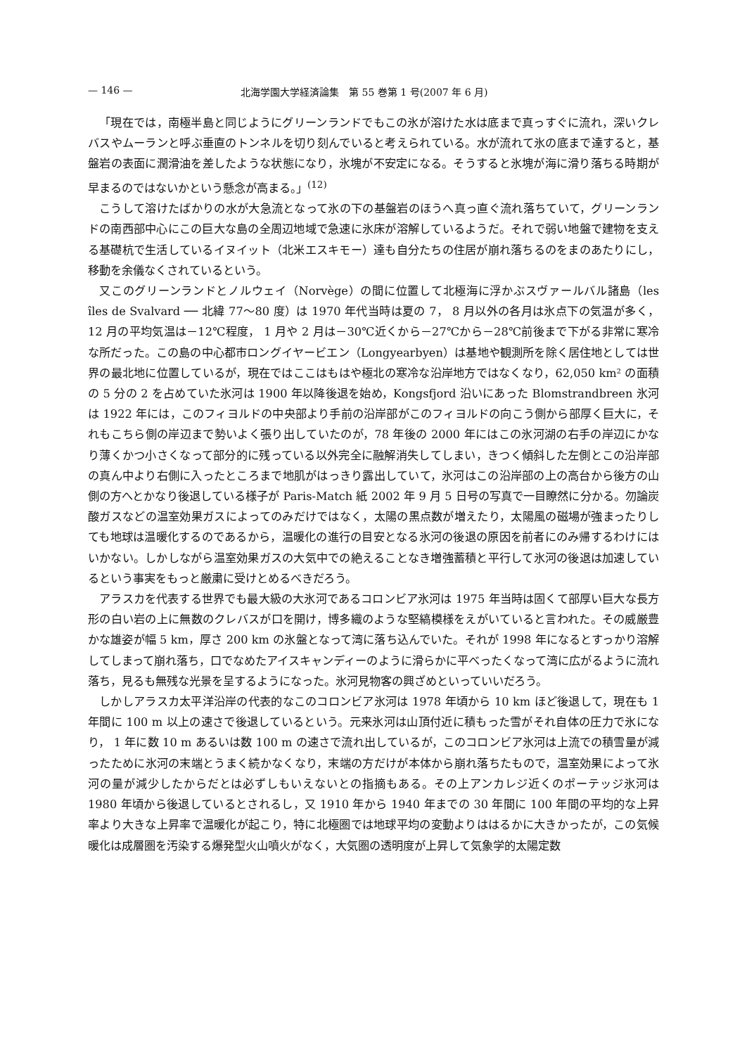— 146 — 北海学園大学経済論集　第 55 巻第 1 号(2007 年 6 月)
「現在では，南極半島と同じようにグリーンランドでもこの氷が溶けた水は底まで真っすぐに流れ，深いクレバスやムーランと呼ぶ垂直のトンネルを切り刻んでいると考えられている。水が流れて氷の底まで達すると，基盤岩の表面に潤滑油を差したような状態になり，氷塊が不安定になる。そうすると氷塊が海に滑り落ちる時期が早まるのではないかという懸念が高まる。」<sup>(12)</sup>
こうして溶けたばかりの水が大急流となって氷の下の基盤岩のほうへ真っ直ぐ流れ落ちていて，グリーンランドの南西部中心にこの巨大な島の全周辺地域で急速に氷床が溶解しているようだ。それで弱い地盤で建物を支える基礎杭で生活しているイヌイット（北米エスキモー）達も自分たちの住居が崩れ落ちるのをまのあたりにし，移動を余儀なくされているという。
又このグリーンランドとノルウェイ（Norvège）の間に位置して北極海に浮かぶスヴァールバル諸島（les îles de Svalvard ── 北緯 77～80 度）は 1970 年代当時は夏の 7， 8 月以外の各月は氷点下の気温が多く，12 月の平均気温は－12℃程度， 1 月や 2 月は－30℃近くから－27℃から－28℃前後まで下がる非常に寒冷な所だった。この島の中心都市ロングイヤービエン（Longyearbyen）は基地や観測所を除く居住地としては世界の最北地に位置しているが，現在ではここはもはや極北の寒冷な沿岸地方ではなくなり，62,050 km² の面積の 5 分の 2 を占めていた氷河は 1900 年以降後退を始め，Kongsfjord 沿いにあった Blomstrandbreen 氷河は 1922 年には，このフィヨルドの中央部より手前の沿岸部がこのフィヨルドの向こう側から部厚く巨大に，それもこちら側の岸辺まで勢いよく張り出していたのが，78 年後の 2000 年にはこの氷河湖の右手の岸辺にかなり薄くかつ小さくなって部分的に残っている以外完全に融解消失してしまい，きつく傾斜した左側とこの沿岸部の真ん中より右側に入ったところまで地肌がはっきり露出していて，氷河はこの沿岸部の上の高台から後方の山側の方へとかなり後退している様子が Paris-Match 紙 2002 年 9 月 5 日号の写真で一目瞭然に分かる。勿論炭酸ガスなどの温室効果ガスによってのみだけではなく，太陽の黒点数が増えたり，太陽風の磁場が強まったりしても地球は温暖化するのであるから，温暖化の進行の目安となる氷河の後退の原因を前者にのみ帰するわけにはいかない。しかしながら温室効果ガスの大気中での絶えることなき増強蓄積と平行して氷河の後退は加速しているという事実をもっと厳粛に受けとめるべきだろう。
アラスカを代表する世界でも最大級の大氷河であるコロンビア氷河は 1975 年当時は固くて部厚い巨大な長方形の白い岩の上に無数のクレバスが口を開け，博多織のような堅縞模様をえがいていると言われた。その威厳豊かな雄姿が幅 5 km，厚さ 200 km の氷盤となって湾に落ち込んでいた。それが 1998 年になるとすっかり溶解してしまって崩れ落ち，口でなめたアイスキャンディーのように滑らかに平べったくなって湾に広がるように流れ落ち，見るも無残な光景を呈するようになった。氷河見物客の興ざめといっていいだろう。
しかしアラスカ太平洋沿岸の代表的なこのコロンビア氷河は 1978 年頃から 10 km ほど後退して，現在も 1 年間に 100 m 以上の速さで後退しているという。元来氷河は山頂付近に積もった雪がそれ自体の圧力で氷になり， 1 年に数 10 m あるいは数 100 m の速さで流れ出しているが，このコロンビア氷河は上流での積雪量が減ったために氷河の末端とうまく続かなくなり，末端の方だけが本体から崩れ落ちたもので，温室効果によって氷河の量が減少したからだとは必ずしもいえないとの指摘もある。その上アンカレジ近くのポーテッジ氷河は 1980 年頃から後退しているとされるし，又 1910 年から 1940 年までの 30 年間に 100 年間の平均的な上昇率より大きな上昇率で温暖化が起こり，特に北極圏では地球平均の変動よりははるかに大きかったが，この気候暖化は成層圏を汚染する爆発型火山噴火がなく，大気圏の透明度が上昇して気象学的太陽定数